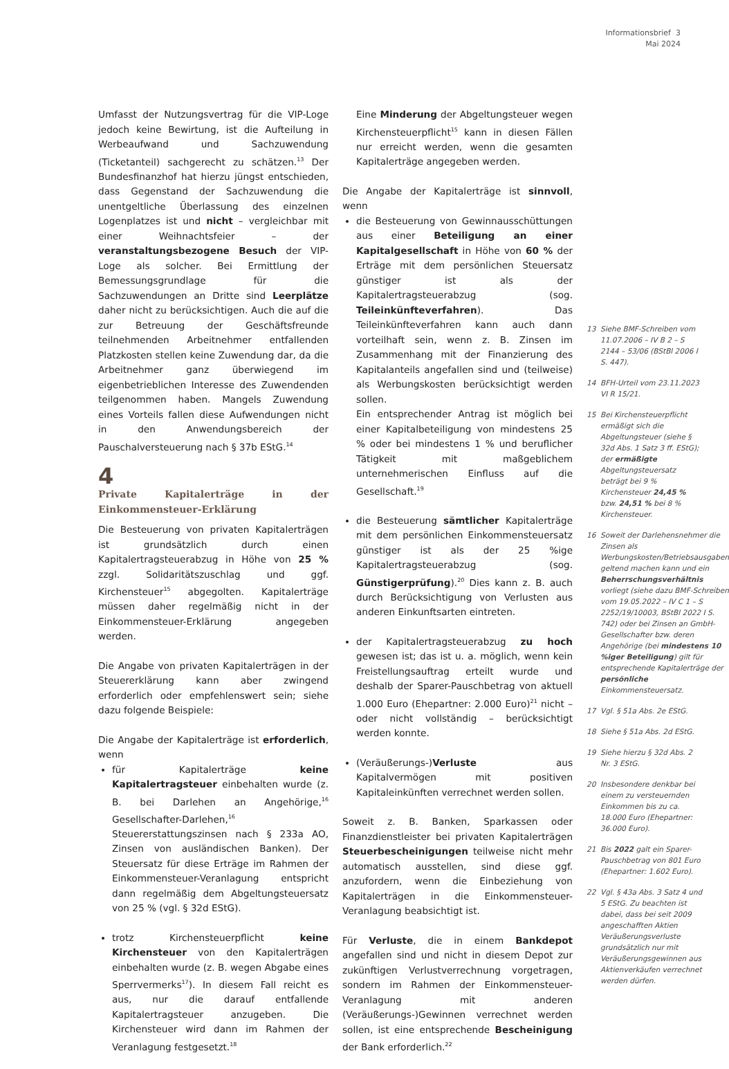Informationsbrief 3
Mai 2024
Umfasst der Nutzungsvertrag für die VIP-Loge jedoch keine Bewirtung, ist die Aufteilung in Werbeaufwand und Sachzuwendung (Ticketanteil) sachgerecht zu schätzen.<sup>13</sup> Der Bundesfinanzhof hat hierzu jüngst entschieden, dass Gegenstand der Sachzuwendung die unentgeltliche Überlassung des einzelnen Logenplatzes ist und nicht – vergleichbar mit einer Weihnachtsfeier – der veranstaltungsbezogene Besuch der VIP-Loge als solcher. Bei Ermittlung der Bemessungsgrundlage für die Sachzuwendungen an Dritte sind Leerplätze daher nicht zu berücksichtigen. Auch die auf die zur Betreuung der Geschäftsfreunde teilnehmenden Arbeitnehmer entfallenden Platzkosten stellen keine Zuwendung dar, da die Arbeitnehmer ganz überwiegend im eigenbetrieblichen Interesse des Zuwendenden teilgenommen haben. Mangels Zuwendung eines Vorteils fallen diese Aufwendungen nicht in den Anwendungsbereich der Pauschalversteuerung nach § 37b EStG.<sup>14</sup>
4
Private Kapitalerträge in der Einkommensteuer-Erklärung
Die Besteuerung von privaten Kapitalerträgen ist grundsätzlich durch einen Kapitalertragsteuerabzug in Höhe von 25 % zzgl. Solidaritätszuschlag und ggf. Kirchensteuer<sup>15</sup> abgegolten. Kapitalerträge müssen daher regelmäßig nicht in der Einkommensteuer-Erklärung angegeben werden.
Die Angabe von privaten Kapitalerträgen in der Steuererklärung kann aber zwingend erforderlich oder empfehlenswert sein; siehe dazu folgende Beispiele:
Die Angabe der Kapitalerträge ist erforderlich, wenn
für Kapitalerträge keine Kapitalertragsteuer einbehalten wurde (z. B. bei Darlehen an Angehörige,<sup>16</sup> Gesellschafter-Darlehen,<sup>16</sup> Steuererstattungszinsen nach § 233a AO, Zinsen von ausländischen Banken). Der Steuersatz für diese Erträge im Rahmen der Einkommensteuer-Veranlagung entspricht dann regelmäßig dem Abgeltungsteuersatz von 25 % (vgl. § 32d EStG).
trotz Kirchensteuerpflicht keine Kirchensteuer von den Kapitalerträgen einbehalten wurde (z. B. wegen Abgabe eines Sperrvermerks<sup>17</sup>). In diesem Fall reicht es aus, nur die darauf entfallende Kapitalertragsteuer anzugeben. Die Kirchensteuer wird dann im Rahmen der Veranlagung festgesetzt.<sup>18</sup>
Eine Minderung der Abgeltungsteuer wegen Kirchensteuerpflicht<sup>15</sup> kann in diesen Fällen nur erreicht werden, wenn die gesamten Kapitalerträge angegeben werden.
Die Angabe der Kapitalerträge ist sinnvoll, wenn
die Besteuerung von Gewinnausschüttungen aus einer Beteiligung an einer Kapitalgesellschaft in Höhe von 60 % der Erträge mit dem persönlichen Steuersatz günstiger ist als der Kapitalertragsteuerabzug (sog. Teileinkünfteverfahren). Das Teileinkünfteverfahren kann auch dann vorteilhaft sein, wenn z. B. Zinsen im Zusammenhang mit der Finanzierung des Kapitalanteils angefallen sind und (teilweise) als Werbungskosten berücksichtigt werden sollen.
Ein entsprechender Antrag ist möglich bei einer Kapitalbeteiligung von mindestens 25 % oder bei mindestens 1 % und beruflicher Tätigkeit mit maßgeblichem unternehmerischen Einfluss auf die Gesellschaft.<sup>19</sup>
die Besteuerung sämtlicher Kapitalerträge mit dem persönlichen Einkommensteuersatz günstiger ist als der 25 %ige Kapitalertragsteuerabzug (sog. Günstigerprüfung).<sup>20</sup> Dies kann z. B. auch durch Berücksichtigung von Verlusten aus anderen Einkunftsarten eintreten.
der Kapitalertragsteuerabzug zu hoch gewesen ist; das ist u. a. möglich, wenn kein Freistellungsauftrag erteilt wurde und deshalb der Sparer-Pauschbetrag von aktuell 1.000 Euro (Ehepartner: 2.000 Euro)<sup>21</sup> nicht – oder nicht vollständig – berücksichtigt werden konnte.
(Veräußerungs-)Verluste aus Kapitalvermögen mit positiven Kapitaleinkünften verrechnet werden sollen.
Soweit z. B. Banken, Sparkassen oder Finanzdienstleister bei privaten Kapitalerträgen Steuerbescheinigungen teilweise nicht mehr automatisch ausstellen, sind diese ggf. anzufordern, wenn die Einbeziehung von Kapitalerträgen in die Einkommensteuer-Veranlagung beabsichtigt ist.
Für Verluste, die in einem Bankdepot angefallen sind und nicht in diesem Depot zur zukünftigen Verlustverrechnung vorgetragen, sondern im Rahmen der Einkommensteuer-Veranlagung mit anderen (Veräußerungs-)Gewinnen verrechnet werden sollen, ist eine entsprechende Bescheinigung der Bank erforderlich.<sup>22</sup>
13 Siehe BMF-Schreiben vom 11.07.2006 – IV B 2 – S 2144 – 53/06 (BStBl 2006 I S. 447).
14 BFH-Urteil vom 23.11.2023 VI R 15/21.
15 Bei Kirchensteuerpflicht ermäßigt sich die Abgeltungsteuer (siehe § 32d Abs. 1 Satz 3 ff. EStG); der ermäßigte Abgeltungsteuersatz beträgt bei 9 % Kirchensteuer 24,45 % bzw. 24,51 % bei 8 % Kirchensteuer.
16 Soweit der Darlehensnehmer die Zinsen als Werbungskosten/Betriebsausgaben geltend machen kann und ein Beherrschungsverhältnis vorliegt (siehe dazu BMF-Schreiben vom 19.05.2022 – IV C 1 – S 2252/19/10003, BStBl 2022 I S. 742) oder bei Zinsen an GmbH-Gesellschafter bzw. deren Angehörige (bei mindestens 10 %iger Beteiligung) gilt für entsprechende Kapitalerträge der persönliche Einkommensteuersatz.
17 Vgl. § 51a Abs. 2e EStG.
18 Siehe § 51a Abs. 2d EStG.
19 Siehe hierzu § 32d Abs. 2 Nr. 3 EStG.
20 Insbesondere denkbar bei einem zu versteuernden Einkommen bis zu ca. 18.000 Euro (Ehepartner: 36.000 Euro).
21 Bis 2022 galt ein Sparer-Pauschbetrag von 801 Euro (Ehepartner: 1.602 Euro).
22 Vgl. § 43a Abs. 3 Satz 4 und 5 EStG. Zu beachten ist dabei, dass bei seit 2009 angeschafften Aktien Veräußerungsverluste grundsätzlich nur mit Veräußerungsgewinnen aus Aktienverkäufen verrechnet werden dürfen.